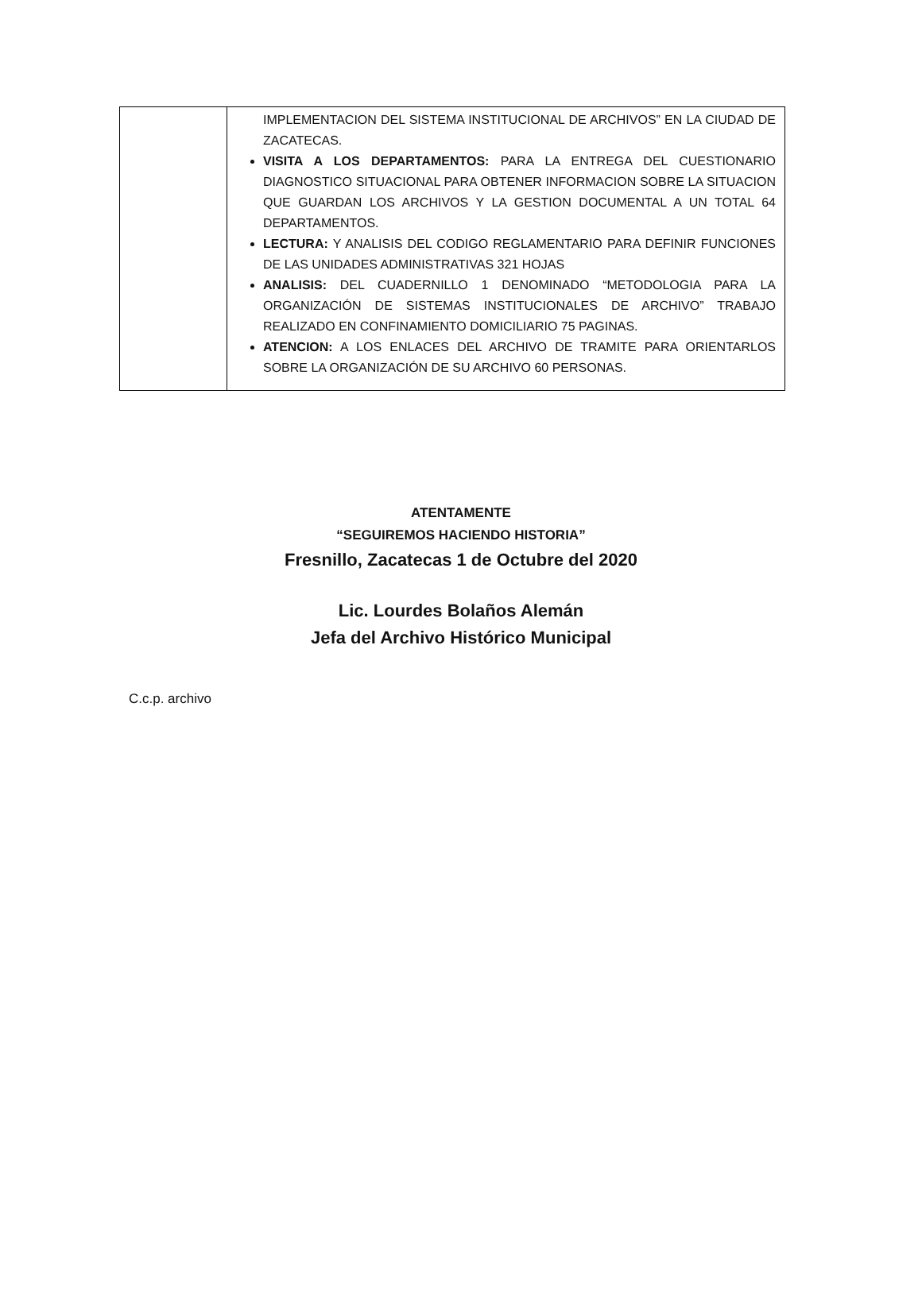| | IMPLEMENTACION DEL SISTEMA INSTITUCIONAL DE ARCHIVOS” EN LA CIUDAD DE ZACATECAS. VISITA A LOS DEPARTAMENTOS: PARA LA ENTREGA DEL CUESTIONARIO DIAGNOSTICO SITUACIONAL PARA OBTENER INFORMACION SOBRE LA SITUACION QUE GUARDAN LOS ARCHIVOS Y LA GESTION DOCUMENTAL A UN TOTAL 64 DEPARTAMENTOS. LECTURA: Y ANALISIS DEL CODIGO REGLAMENTARIO PARA DEFINIR FUNCIONES DE LAS UNIDADES ADMINISTRATIVAS 321 HOJAS ANALISIS: DEL CUADERNILLO 1 DENOMINADO “METODOLOGIA PARA LA ORGANIZACIÓN DE SISTEMAS INSTITUCIONALES DE ARCHIVO” TRABAJO REALIZADO EN CONFINAMIENTO DOMICILIARIO 75 PAGINAS. ATENCION: A LOS ENLACES DEL ARCHIVO DE TRAMITE PARA ORIENTARLOS SOBRE LA ORGANIZACIÓN DE SU ARCHIVO 60 PERSONAS. |
ATENTAMENTE
“SEGUIREMOS HACIENDO HISTORIA”
Fresnillo, Zacatecas 1 de Octubre del 2020
Lic. Lourdes Bolaños Alemán
Jefa del Archivo Histórico Municipal
C.c.p. archivo